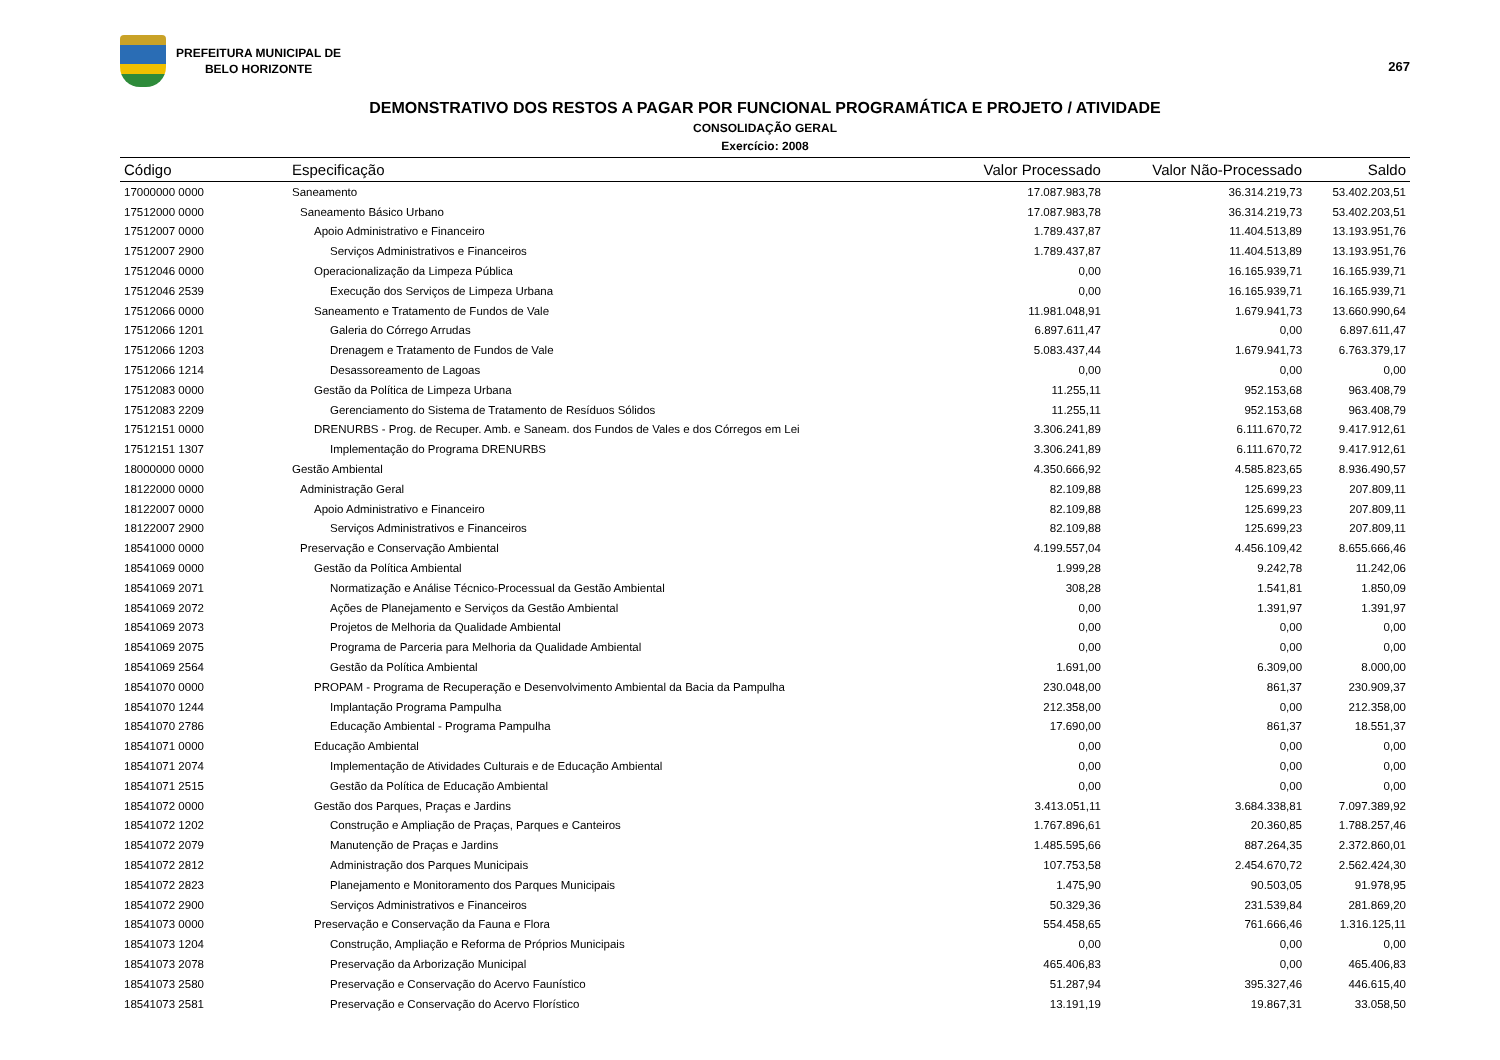PREFEITURA MUNICIPAL DE
BELO HORIZONTE
267
DEMONSTRATIVO DOS RESTOS A PAGAR POR FUNCIONAL PROGRAMÁTICA E PROJETO / ATIVIDADE
CONSOLIDAÇÃO GERAL
Exercício: 2008
| Código | Especificação | Valor Processado | Valor Não-Processado | Saldo |
| --- | --- | --- | --- | --- |
| 17000000 0000 | Saneamento | 17.087.983,78 | 36.314.219,73 | 53.402.203,51 |
| 17512000 0000 | Saneamento Básico Urbano | 17.087.983,78 | 36.314.219,73 | 53.402.203,51 |
| 17512007 0000 | Apoio Administrativo e Financeiro | 1.789.437,87 | 11.404.513,89 | 13.193.951,76 |
| 17512007 2900 | Serviços Administrativos e Financeiros | 1.789.437,87 | 11.404.513,89 | 13.193.951,76 |
| 17512046 0000 | Operacionalização da Limpeza Pública | 0,00 | 16.165.939,71 | 16.165.939,71 |
| 17512046 2539 | Execução dos Serviços de Limpeza Urbana | 0,00 | 16.165.939,71 | 16.165.939,71 |
| 17512066 0000 | Saneamento e Tratamento de Fundos de Vale | 11.981.048,91 | 1.679.941,73 | 13.660.990,64 |
| 17512066 1201 | Galeria do Córrego Arrudas | 6.897.611,47 | 0,00 | 6.897.611,47 |
| 17512066 1203 | Drenagem e Tratamento de Fundos de Vale | 5.083.437,44 | 1.679.941,73 | 6.763.379,17 |
| 17512066 1214 | Desassoreamento de Lagoas | 0,00 | 0,00 | 0,00 |
| 17512083 0000 | Gestão da Política de Limpeza Urbana | 11.255,11 | 952.153,68 | 963.408,79 |
| 17512083 2209 | Gerenciamento do Sistema de Tratamento de Resíduos Sólidos | 11.255,11 | 952.153,68 | 963.408,79 |
| 17512151 0000 | DRENURBS - Prog. de Recuper. Amb. e Saneam. dos Fundos de Vales e dos Córregos em Lei | 3.306.241,89 | 6.111.670,72 | 9.417.912,61 |
| 17512151 1307 | Implementação do Programa DRENURBS | 3.306.241,89 | 6.111.670,72 | 9.417.912,61 |
| 18000000 0000 | Gestão Ambiental | 4.350.666,92 | 4.585.823,65 | 8.936.490,57 |
| 18122000 0000 | Administração Geral | 82.109,88 | 125.699,23 | 207.809,11 |
| 18122007 0000 | Apoio Administrativo e Financeiro | 82.109,88 | 125.699,23 | 207.809,11 |
| 18122007 2900 | Serviços Administrativos e Financeiros | 82.109,88 | 125.699,23 | 207.809,11 |
| 18541000 0000 | Preservação e Conservação Ambiental | 4.199.557,04 | 4.456.109,42 | 8.655.666,46 |
| 18541069 0000 | Gestão da Política Ambiental | 1.999,28 | 9.242,78 | 11.242,06 |
| 18541069 2071 | Normatização e Análise Técnico-Processual da Gestão Ambiental | 308,28 | 1.541,81 | 1.850,09 |
| 18541069 2072 | Ações de Planejamento e Serviços da Gestão Ambiental | 0,00 | 1.391,97 | 1.391,97 |
| 18541069 2073 | Projetos de Melhoria da Qualidade Ambiental | 0,00 | 0,00 | 0,00 |
| 18541069 2075 | Programa de Parceria para Melhoria da Qualidade Ambiental | 0,00 | 0,00 | 0,00 |
| 18541069 2564 | Gestão da Política Ambiental | 1.691,00 | 6.309,00 | 8.000,00 |
| 18541070 0000 | PROPAM - Programa de Recuperação e Desenvolvimento Ambiental da Bacia da Pampulha | 230.048,00 | 861,37 | 230.909,37 |
| 18541070 1244 | Implantação Programa Pampulha | 212.358,00 | 0,00 | 212.358,00 |
| 18541070 2786 | Educação Ambiental - Programa Pampulha | 17.690,00 | 861,37 | 18.551,37 |
| 18541071 0000 | Educação Ambiental | 0,00 | 0,00 | 0,00 |
| 18541071 2074 | Implementação de Atividades Culturais e de Educação Ambiental | 0,00 | 0,00 | 0,00 |
| 18541071 2515 | Gestão da Política de Educação Ambiental | 0,00 | 0,00 | 0,00 |
| 18541072 0000 | Gestão dos Parques, Praças e Jardins | 3.413.051,11 | 3.684.338,81 | 7.097.389,92 |
| 18541072 1202 | Construção e Ampliação de Praças, Parques e Canteiros | 1.767.896,61 | 20.360,85 | 1.788.257,46 |
| 18541072 2079 | Manutenção de Praças e Jardins | 1.485.595,66 | 887.264,35 | 2.372.860,01 |
| 18541072 2812 | Administração dos Parques Municipais | 107.753,58 | 2.454.670,72 | 2.562.424,30 |
| 18541072 2823 | Planejamento e Monitoramento dos Parques Municipais | 1.475,90 | 90.503,05 | 91.978,95 |
| 18541072 2900 | Serviços Administrativos e Financeiros | 50.329,36 | 231.539,84 | 281.869,20 |
| 18541073 0000 | Preservação e Conservação da Fauna e Flora | 554.458,65 | 761.666,46 | 1.316.125,11 |
| 18541073 1204 | Construção, Ampliação e Reforma de Próprios Municipais | 0,00 | 0,00 | 0,00 |
| 18541073 2078 | Preservação da Arborização Municipal | 465.406,83 | 0,00 | 465.406,83 |
| 18541073 2580 | Preservação e Conservação do Acervo Faunístico | 51.287,94 | 395.327,46 | 446.615,40 |
| 18541073 2581 | Preservação e Conservação do Acervo Florístico | 13.191,19 | 19.867,31 | 33.058,50 |